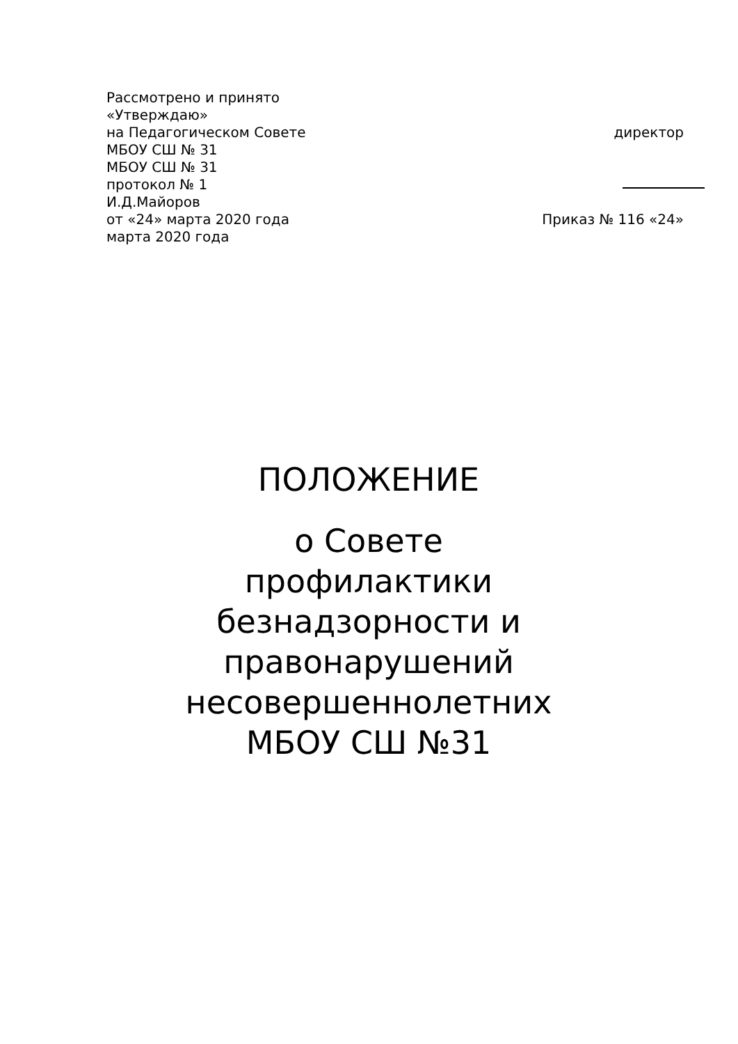Рассмотрено и принято
«Утверждаю»
на Педагогическом Совете директор
МБОУ СШ № 31
МБОУ СШ № 31
протокол № 1
И.Д.Майоров
от «24» марта 2020 года Приказ № 116 «24»
марта 2020 года
ПОЛОЖЕНИЕ
о Совете профилактики безнадзорности и правонарушений несовершеннолетних МБОУ СШ №31